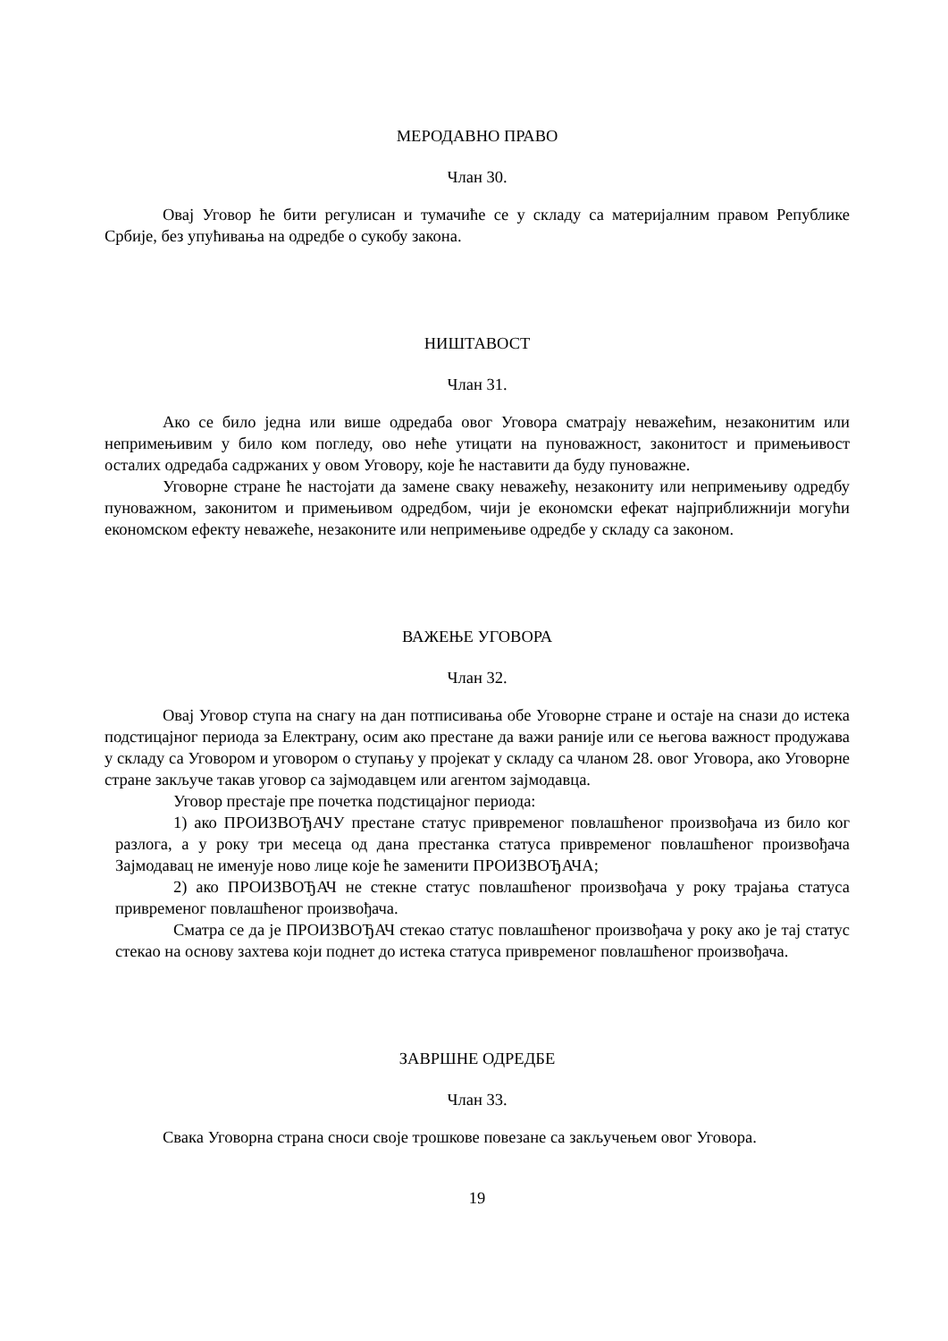МЕРОДАВНО ПРАВО
Члан 30.
Овај Уговор ће бити регулисан и тумачиће се у складу са материјалним правом Републике Србије, без упућивања на одредбе о сукобу закона.
НИШТАВОСТ
Члан 31.
Ако се било једна или више одредаба овог Уговора сматрају неважећим, незаконитим или непримењивим у било ком погледу, ово неће утицати на пуноважност, законитост и примењивост осталих одредаба садржаних у овом Уговору, које ће наставити да буду пуноважне.
Уговорне стране ће настојати да замене сваку неважећу, незакониту или непримењиву одредбу пуноважном, законитом и примењивом одредбом, чији је економски ефекат најприближнији могући економском ефекту неважеће, незаконите или непримењиве одредбе у складу са законом.
ВАЖЕЊЕ УГОВОРА
Члан 32.
Овај Уговор ступа на снагу на дан потписивања обе Уговорне стране и остаје на снази до истека подстицајног периода за Електрану, осим ако престане да важи раније или се његова важност продужава у складу са Уговором и уговором о ступању у пројекат у складу са чланом 28. овог Уговора, ако Уговорне стране закључе такав уговор са зајмодавцем или агентом зајмодавца.
Уговор престаје пре почетка подстицајног периода:
1) ако ПРОИЗВОЂАЧУ престане статус привременог повлашћеног произвођача из било ког разлога, а у року три месеца од дана престанка статуса привременог повлашћеног произвођача Зајмодавац не именује ново лице које ће заменити ПРОИЗВОЂАЧА;
2) ако ПРОИЗВОЂАЧ не стекне статус повлашћеног произвођача у року трајања статуса привременог повлашћеног произвођача.
Сматра се да је ПРОИЗВОЂАЧ стекао статус повлашћеног произвођача у року ако је тај статус стекао на основу захтева који поднет до истека статуса привременог повлашћеног произвођача.
ЗАВРШНЕ ОДРЕДБЕ
Члан 33.
Свака Уговорна страна сноси своје трошкове повезане са закључењем овог Уговора.
19